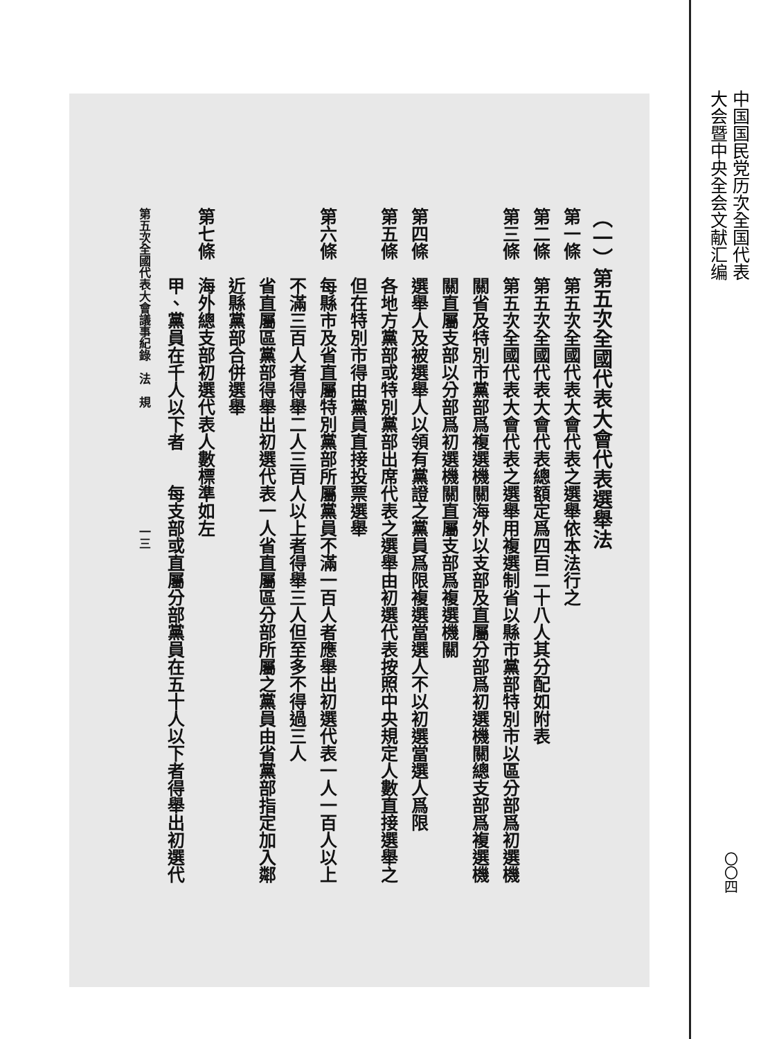中国国民党历次全国代表
大会暨中央全会文献汇编
（一）第五次全國代表大會代表選舉法
第一條　第五次全國代表大會代表之選舉依本法行之
第二條　第五次全國代表大會代表總額定爲四百二十八人其分配如附表
第三條　第五次全國代表大會代表之選舉用複選制省以縣市黨部特別市以區分部爲初選機
　　　　關省及特別市黨部爲複選機關海外以支部及直屬分部爲初選機關總支部爲複選機
　　　　關直屬支部以分部爲初選機關直屬支部爲複選機關
第四條　選舉人及被選舉人以領有黨證之黨員爲限複選當選人不以初選當選人爲限
第五條　各地方黨部或特別黨部出席代表之選舉由初選代表按照中央規定人數直接選舉之
　　　　但在特別市得由黨員直接投票選舉
第六條　每縣市及省直屬特別黨部所屬黨員不滿一百人者應舉出初選代表一人一百人以上
　　　　不滿三百人者得舉二人三百人以上者得舉三人但至多不得過三人
　　　　省直屬區黨部得舉出初選代表一人省直屬區分部所屬之黨員由省黨部指定加入鄰
　　　　近縣黨部合併選舉
第七條　海外總支部初選代表人數標準如左
　　　　甲、黨員在千人以下者　　每支部或直屬分部黨員在五十人以下者得舉出初選代
第五次全國代表大會議事紀錄　法　規　　　　　　　　　　一三
〇〇四